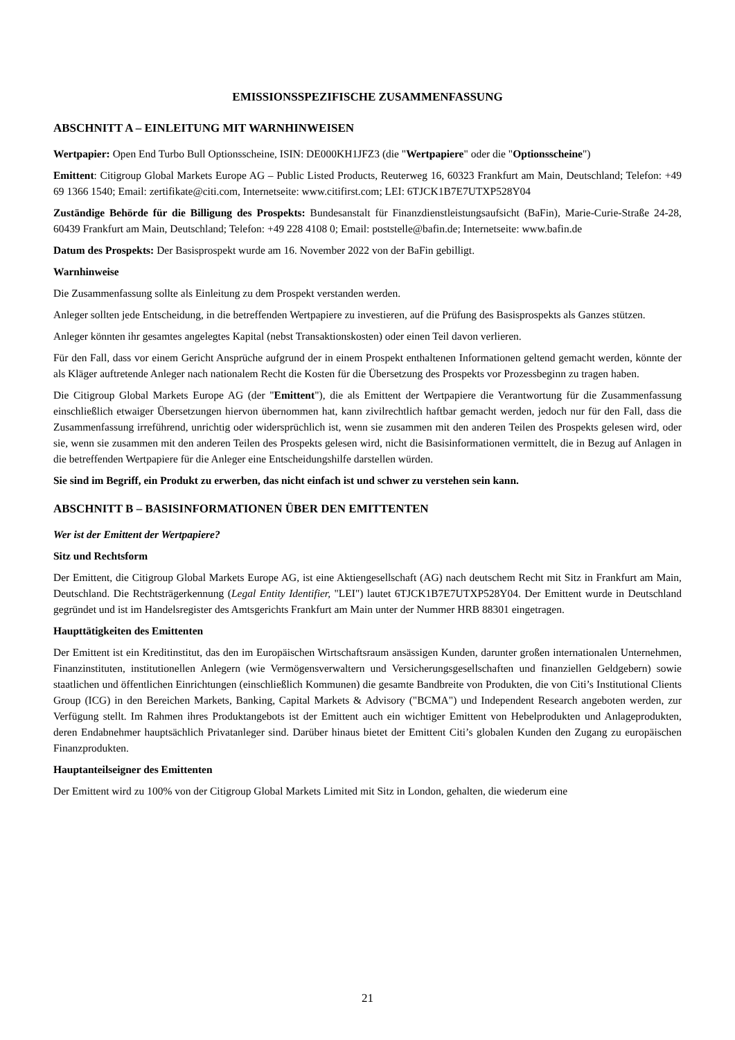EMISSIONSSPEZIFISCHE ZUSAMMENFASSUNG
ABSCHNITT A – EINLEITUNG MIT WARNHINWEISEN
Wertpapier: Open End Turbo Bull Optionsscheine, ISIN: DE000KH1JFZ3 (die "Wertpapiere" oder die "Optionsscheine")
Emittent: Citigroup Global Markets Europe AG – Public Listed Products, Reuterweg 16, 60323 Frankfurt am Main, Deutschland; Telefon: +49 69 1366 1540; Email: zertifikate@citi.com, Internetseite: www.citifirst.com; LEI: 6TJCK1B7E7UTXP528Y04
Zuständige Behörde für die Billigung des Prospekts: Bundesanstalt für Finanzdienstleistungsaufsicht (BaFin), Marie-Curie-Straße 24-28, 60439 Frankfurt am Main, Deutschland; Telefon: +49 228 4108 0; Email: poststelle@bafin.de; Internetseite: www.bafin.de
Datum des Prospekts: Der Basisprospekt wurde am 16. November 2022 von der BaFin gebilligt.
Warnhinweise
Die Zusammenfassung sollte als Einleitung zu dem Prospekt verstanden werden.
Anleger sollten jede Entscheidung, in die betreffenden Wertpapiere zu investieren, auf die Prüfung des Basisprospekts als Ganzes stützen.
Anleger könnten ihr gesamtes angelegtes Kapital (nebst Transaktionskosten) oder einen Teil davon verlieren.
Für den Fall, dass vor einem Gericht Ansprüche aufgrund der in einem Prospekt enthaltenen Informationen geltend gemacht werden, könnte der als Kläger auftretende Anleger nach nationalem Recht die Kosten für die Übersetzung des Prospekts vor Prozessbeginn zu tragen haben.
Die Citigroup Global Markets Europe AG (der "Emittent"), die als Emittent der Wertpapiere die Verantwortung für die Zusammenfassung einschließlich etwaiger Übersetzungen hiervon übernommen hat, kann zivilrechtlich haftbar gemacht werden, jedoch nur für den Fall, dass die Zusammenfassung irreführend, unrichtig oder widersprüchlich ist, wenn sie zusammen mit den anderen Teilen des Prospekts gelesen wird, oder sie, wenn sie zusammen mit den anderen Teilen des Prospekts gelesen wird, nicht die Basisinformationen vermittelt, die in Bezug auf Anlagen in die betreffenden Wertpapiere für die Anleger eine Entscheidungshilfe darstellen würden.
Sie sind im Begriff, ein Produkt zu erwerben, das nicht einfach ist und schwer zu verstehen sein kann.
ABSCHNITT B – BASISINFORMATIONEN ÜBER DEN EMITTENTEN
Wer ist der Emittent der Wertpapiere?
Sitz und Rechtsform
Der Emittent, die Citigroup Global Markets Europe AG, ist eine Aktiengesellschaft (AG) nach deutschem Recht mit Sitz in Frankfurt am Main, Deutschland. Die Rechtsträgerkennung (Legal Entity Identifier, "LEI") lautet 6TJCK1B7E7UTXP528Y04. Der Emittent wurde in Deutschland gegründet und ist im Handelsregister des Amtsgerichts Frankfurt am Main unter der Nummer HRB 88301 eingetragen.
Haupttätigkeiten des Emittenten
Der Emittent ist ein Kreditinstitut, das den im Europäischen Wirtschaftsraum ansässigen Kunden, darunter großen internationalen Unternehmen, Finanzinstituten, institutionellen Anlegern (wie Vermögensverwaltern und Versicherungsgesellschaften und finanziellen Geldgebern) sowie staatlichen und öffentlichen Einrichtungen (einschließlich Kommunen) die gesamte Bandbreite von Produkten, die von Citi’s Institutional Clients Group (ICG) in den Bereichen Markets, Banking, Capital Markets & Advisory ("BCMA") und Independent Research angeboten werden, zur Verfügung stellt. Im Rahmen ihres Produktangebots ist der Emittent auch ein wichtiger Emittent von Hebelprodukten und Anlageprodukten, deren Endabnehmer hauptsächlich Privatanleger sind. Darüber hinaus bietet der Emittent Citi’s globalen Kunden den Zugang zu europäischen Finanzprodukten.
Hauptanteilseigner des Emittenten
Der Emittent wird zu 100% von der Citigroup Global Markets Limited mit Sitz in London, gehalten, die wiederum eine
21